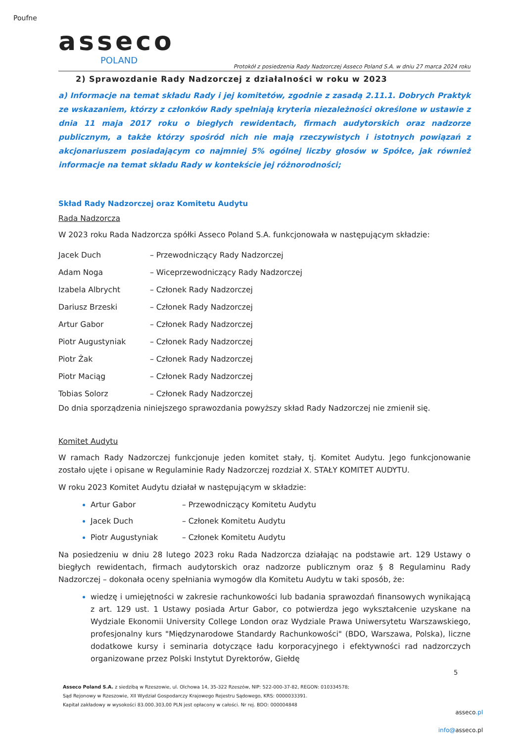Poufne
asseco
POLAND
Protokół z posiedzenia Rady Nadzorczej Asseco Poland S.A. w dniu 27 marca 2024 roku
2) Sprawozdanie Rady Nadzorczej z działalności w roku w 2023
a) Informacje na temat składu Rady i jej komitetów, zgodnie z zasadą 2.11.1. Dobrych Praktyk ze wskazaniem, którzy z członków Rady spełniają kryteria niezależności określone w ustawie z dnia 11 maja 2017 roku o biegłych rewidentach, firmach audytorskich oraz nadzorze publicznym, a także którzy spośród nich nie mają rzeczywistych i istotnych powiązań z akcjonariuszem posiadającym co najmniej 5% ogólnej liczby głosów w Spółce, jak również informacje na temat składu Rady w kontekście jej różnorodności;
Skład Rady Nadzorczej oraz Komitetu Audytu
Rada Nadzorcza
W 2023 roku Rada Nadzorcza spółki Asseco Poland S.A. funkcjonowała w następującym składzie:
| Jacek Duch | – Przewodniczący Rady Nadzorczej |
| Adam Noga | – Wiceprzewodniczący Rady Nadzorczej |
| Izabela Albrycht | – Członek Rady Nadzorczej |
| Dariusz Brzeski | – Członek Rady Nadzorczej |
| Artur Gabor | – Członek Rady Nadzorczej |
| Piotr Augustyniak | – Członek Rady Nadzorczej |
| Piotr Żak | – Członek Rady Nadzorczej |
| Piotr Maciąg | – Członek Rady Nadzorczej |
| Tobias Solorz | – Członek Rady Nadzorczej |
Do dnia sporządzenia niniejszego sprawozdania powyższy skład Rady Nadzorczej nie zmienił się.
Komitet Audytu
W ramach Rady Nadzorczej funkcjonuje jeden komitet stały, tj. Komitet Audytu. Jego funkcjonowanie zostało ujęte i opisane w Regulaminie Rady Nadzorczej rozdział X. STAŁY KOMITET AUDYTU.
W roku 2023 Komitet Audytu działał w następującym w składzie:
Artur Gabor – Przewodniczący Komitetu Audytu
Jacek Duch – Członek Komitetu Audytu
Piotr Augustyniak – Członek Komitetu Audytu
Na posiedzeniu w dniu 28 lutego 2023 roku Rada Nadzorcza działając na podstawie art. 129 Ustawy o biegłych rewidentach, firmach audytorskich oraz nadzorze publicznym oraz § 8 Regulaminu Rady Nadzorczej – dokonała oceny spełniania wymogów dla Komitetu Audytu w taki sposób, że:
wiedzę i umiejętności w zakresie rachunkowości lub badania sprawozdań finansowych wynikającą z art. 129 ust. 1 Ustawy posiada Artur Gabor, co potwierdza jego wykształcenie uzyskane na Wydziale Ekonomii University College London oraz Wydziale Prawa Uniwersytetu Warszawskiego, profesjonalny kurs "Międzynarodowe Standardy Rachunkowości" (BDO, Warszawa, Polska), liczne dodatkowe kursy i seminaria dotyczące ładu korporacyjnego i efektywności rad nadzorczych organizowane przez Polski Instytut Dyrektorów, Giełdę
5
Asseco Poland S.A. z siedzibą w Rzeszowie, ul. Olchowa 14, 35-322 Rzeszów, NIP: 522-000-37-82, REGON: 010334578;
Sąd Rejonowy w Rzeszowie, XII Wydział Gospodarczy Krajowego Rejestru Sądowego, KRS: 0000033391.
Kapitał zakładowy w wysokości 83.000.303,00 PLN jest opłacony w całości. Nr rej. BDO: 000004848
asseco.pl
info@asseco.pl